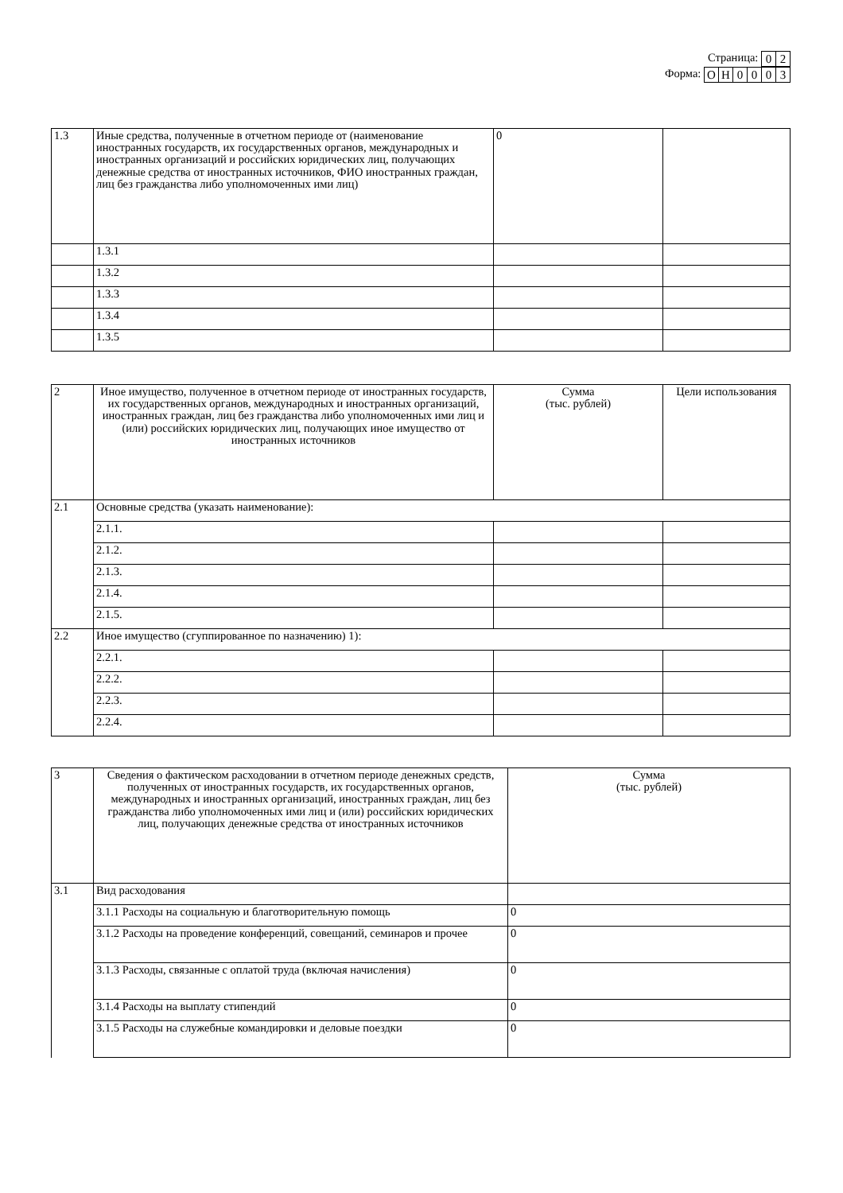Страница:
| 0 | 2 |
Форма:
| О | Н | 0 | 0 | 0 | 3 |
| 1.3 | Иные средства, полученные в отчетном периоде от (наименование иностранных государств, их государственных органов, международных и иностранных организаций и российских юридических лиц, получающих денежные средства от иностранных источников, ФИО иностранных граждан, лиц без гражданства либо уполномоченных ими лиц) | 0 | |
| | 1.3.1 | | |
| | 1.3.2 | | |
| | 1.3.3 | | |
| | 1.3.4 | | |
| | 1.3.5 | | |
| 2 | Иное имущество, полученное в отчетном периоде от иностранных государств, их государственных органов, международных и иностранных организаций, иностранных граждан, лиц без гражданства либо уполномоченных ими лиц и (или) российских юридических лиц, получающих иное имущество от иностранных источников | Сумма (тыс. рублей) | Цели использования |
| 2.1 | Основные средства (указать наименование): | | |
| | 2.1.1. | | |
| | 2.1.2. | | |
| | 2.1.3. | | |
| | 2.1.4. | | |
| | 2.1.5. | | |
| 2.2 | Иное имущество (сгуппированное по назначению) 1): | | |
| | 2.2.1. | | |
| | 2.2.2. | | |
| | 2.2.3. | | |
| | 2.2.4. | | |
| 3 | Сведения о фактическом расходовании в отчетном периоде денежных средств, полученных от иностранных государств, их государственных органов, международных и иностранных организаций, иностранных граждан, лиц без гражданства либо уполномоченных ими лиц и (или) российских юридических лиц, получающих денежные средства от иностранных источников | Сумма (тыс. рублей) |
| 3.1 | Вид расходования | |
| | 3.1.1 Расходы на социальную и благотворительную помощь | 0 |
| | 3.1.2 Расходы на проведение конференций, совещаний, семинаров и прочее | 0 |
| | 3.1.3 Расходы, связанные с оплатой труда (включая начисления) | 0 |
| | 3.1.4 Расходы на выплату стипендий | 0 |
| | 3.1.5 Расходы на служебные командировки и деловые поездки | 0 |